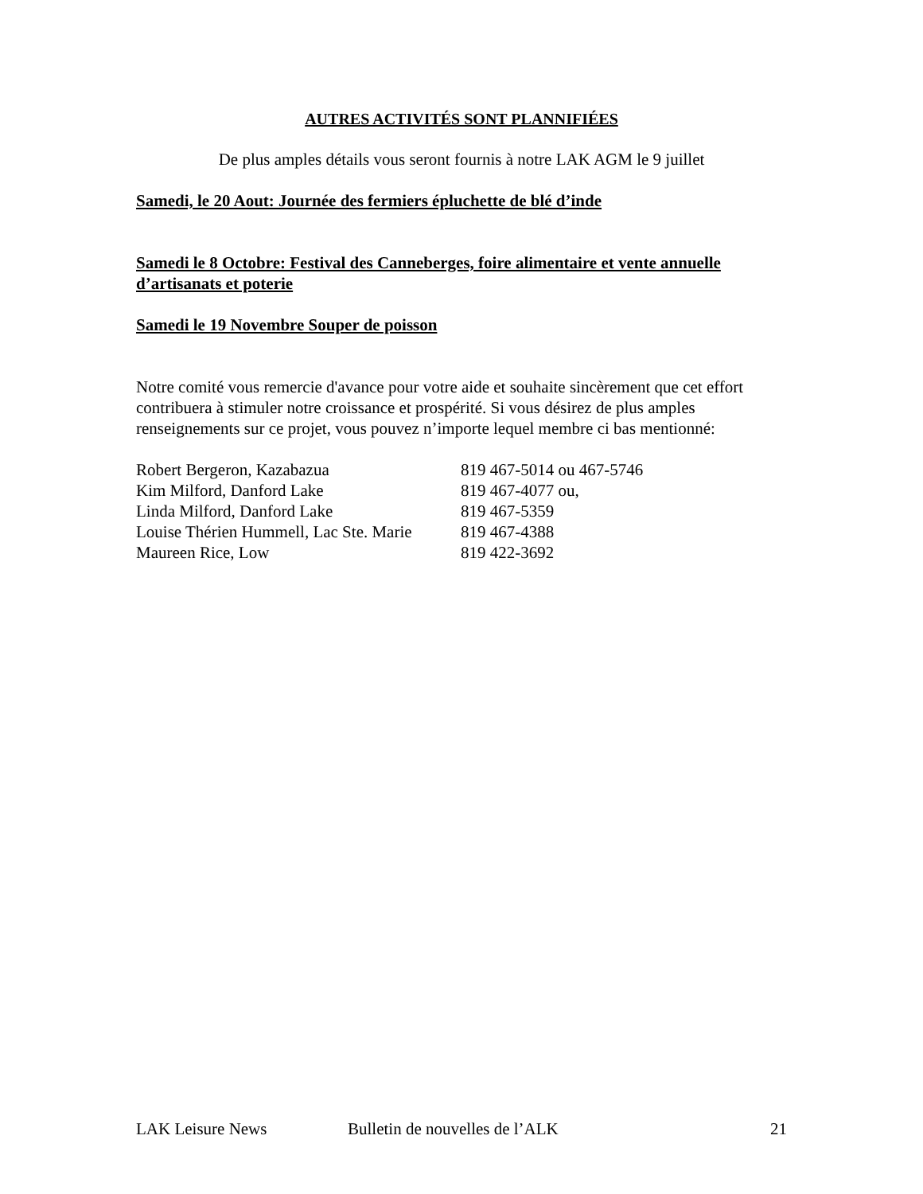AUTRES ACTIVITÉS SONT PLANNIFIÉES
De plus amples détails vous seront fournis à notre LAK AGM le 9 juillet
Samedi, le 20 Aout: Journée des fermiers épluchette de blé d’inde
Samedi le 8 Octobre: Festival des Canneberges, foire alimentaire et vente annuelle d’artisanats et poterie
Samedi le 19 Novembre Souper de poisson
Notre comité vous remercie d'avance pour votre aide et souhaite sincèrement que cet effort contribuera à stimuler notre croissance et prospérité. Si vous désirez de plus amples renseignements sur ce projet, vous pouvez n’importe lequel membre ci bas mentionné:
| Robert Bergeron, Kazabazua | 819 467-5014 ou 467-5746 |
| Kim Milford, Danford Lake | 819 467-4077 ou, |
| Linda Milford, Danford Lake | 819 467-5359 |
| Louise Thérien Hummell, Lac Ste. Marie | 819 467-4388 |
| Maureen Rice, Low | 819 422-3692 |
LAK Leisure News Bulletin de nouvelles de l’ALK 21